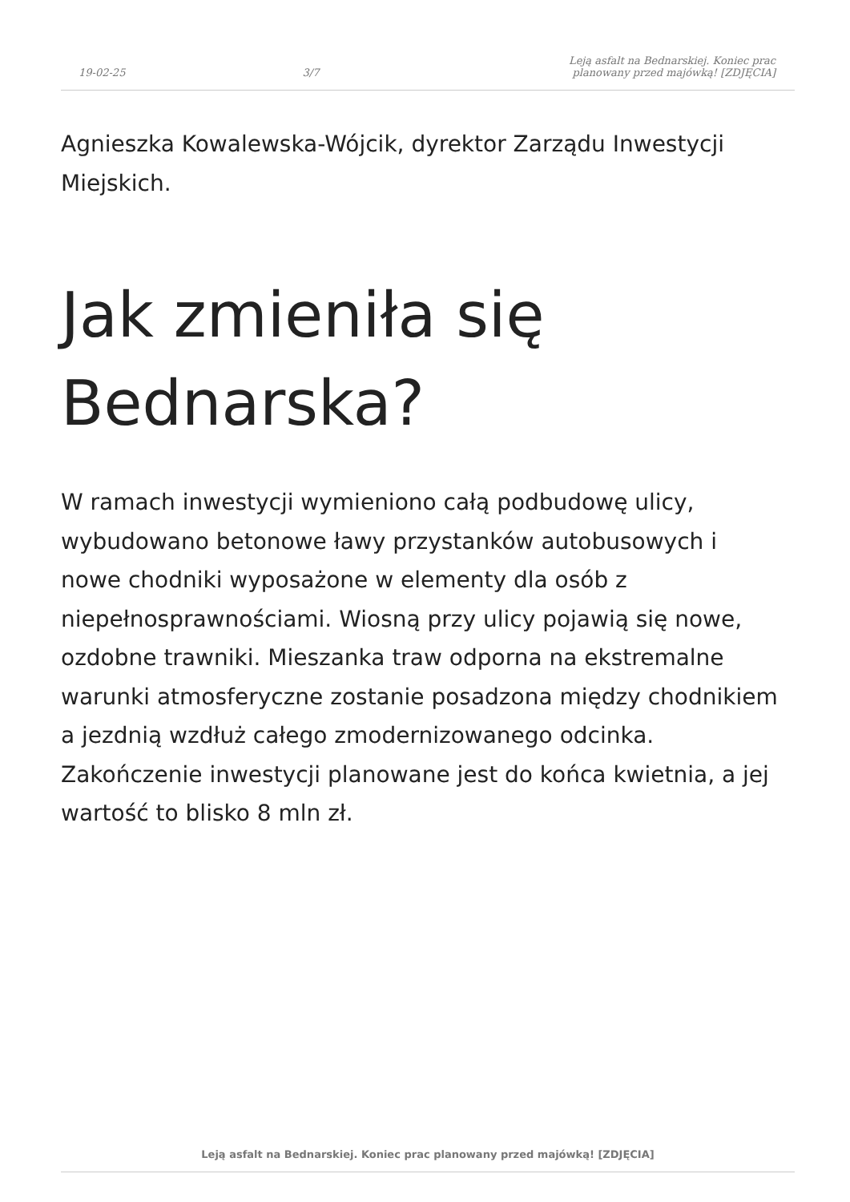19-02-25
3/7
Leją asfalt na Bednarskiej. Koniec prac
planowany przed majówką! [ZDJĘCIA]
Agnieszka Kowalewska-Wójcik, dyrektor Zarządu Inwestycji Miejskich.
Jak zmieniła się Bednarska?
W ramach inwestycji wymieniono całą podbudowę ulicy, wybudowano betonowe ławy przystanków autobusowych i nowe chodniki wyposażone w elementy dla osób z niepełnosprawnościami. Wiosną przy ulicy pojawią się nowe, ozdobne trawniki. Mieszanka traw odporna na ekstremalne warunki atmosferyczne zostanie posadzona między chodnikiem a jezdnią wzdłuż całego zmodernizowanego odcinka. Zakończenie inwestycji planowane jest do końca kwietnia, a jej wartość to blisko 8 mln zł.
Leją asfalt na Bednarskiej. Koniec prac planowany przed majówką! [ZDJĘCIA]